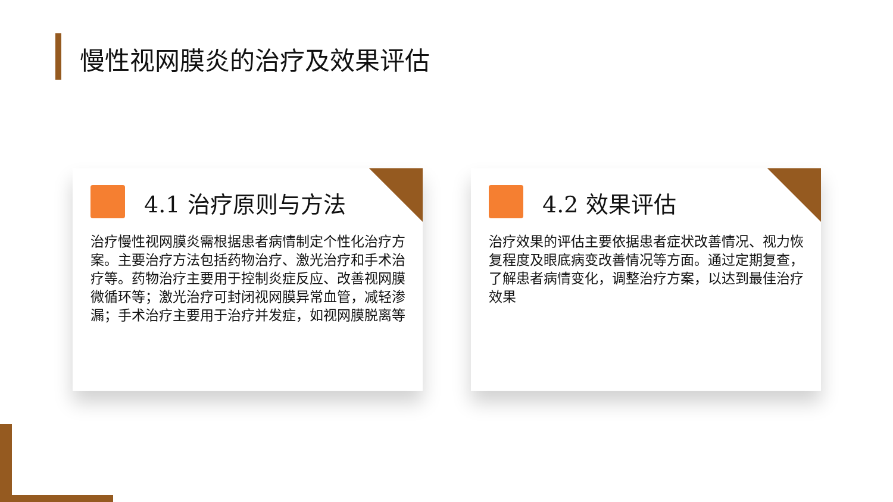慢性视网膜炎的治疗及效果评估
4.1 治疗原则与方法
治疗慢性视网膜炎需根据患者病情制定个性化治疗方案。主要治疗方法包括药物治疗、激光治疗和手术治疗等。药物治疗主要用于控制炎症反应、改善视网膜微循环等；激光治疗可封闭视网膜异常血管，减轻渗漏；手术治疗主要用于治疗并发症，如视网膜脱离等
4.2 效果评估
治疗效果的评估主要依据患者症状改善情况、视力恢复程度及眼底病变改善情况等方面。通过定期复查，了解患者病情变化，调整治疗方案，以达到最佳治疗效果